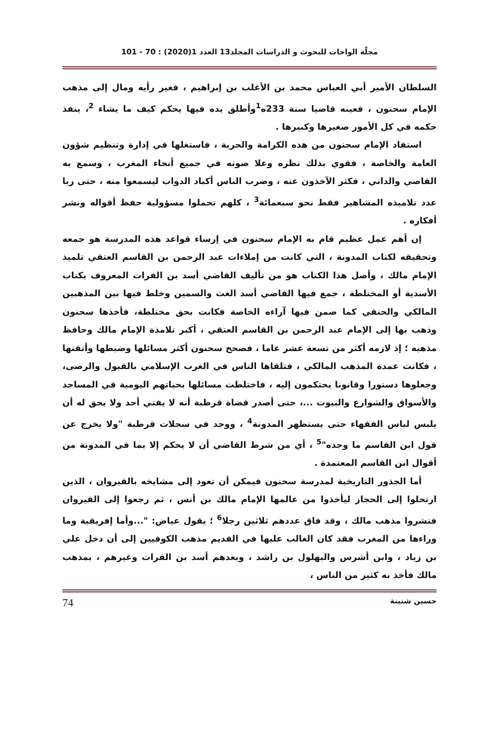مجلّة الواحات للبحوث و الدراسات المجلد13 العدد 1(2020) : 70 - 101
السلطان الأمير أبي العباس محمد بن الأغلب بن إبراهيم ، فغير رأيه ومال إلى مذهب الإمام سحنون ، فعينه قاضيا سنة 233ه<sup>1</sup>وأطلق يده فيها يحكم كيف ما يشاء <sup>2</sup>، ينفذ حكمه في كل الأمور صغيرها وكبيرها .
استفاد الإمام سحنون من هذه الكرامة والحرية ، فاستغلها في إدارة وتنظيم شؤون العامة والخاصة ، فقوي بذلك نظره وعلا صوته في جميع أنحاء المغرب ، وسمع به القاصي والداني ، فكثر الآخذون عنه ، وضرب الناس أكباد الدواب ليسمعوا منه ، حتى ربا عدد تلاميذه المشاهير فقط نحو سبعمائة<sup>3</sup> ، كلهم تحملوا مسؤولية حفظ أقواله ونشر أفكاره .
إن أهم عمل عظيم قام به الإمام سحنون في إرساء قواعد هذه المدرسة هو جمعه وتحقيقه لكتاب المدونة ، التي كانت من إملاءات عبد الرحمن بن القاسم العتقي تلميذ الإمام مالك ، وأصل هذا الكتاب هو من تأليف القاضي أسد بن الفرات المعروف بكتاب الأسدية أو المختلطة ، جمع فيها القاضي أسد الغث والسمين وخلط فيها بين المذهبين المالكي والحنفي كما ضمن فيها آراءه الخاصة فكانت بحق مختلطة، فأخذها سحنون وذهب بها إلى الإمام عبد الرحمن بن القاسم العتقي ، أكبر تلامذة الإمام مالك وحافظ مذهبه ؛ إذ لازمه أكثر من تسعة عشر عاما ، فصحح سحنون أكثر مسائلها وضبطها وأتقنها ، فكانت عمدة المذهب المالكي ، فتلقاها الناس في الغرب الإسلامي بالقبول والرضى، وجعلوها دستورا وقانونا يحتكمون إليه ، فاختلطت مسائلها بحياتهم اليومية في المساجد والأسواق والشوارع والبيوت ...، حتى أصدر قضاة قرطبة أنه لا يفتي أحد ولا يحق له أن يلبس لباس الفقهاء حتى يستظهر المدونة<sup>4</sup> ، ووجد في سجلات قرطبة "ولا يخرج عن قول ابن القاسم ما وجده"<sup>5</sup> ، أي من شرط القاضي أن لا يحكم إلا بما في المدونة من أقوال ابن القاسم المعتمدة .
أما الجذور التاريخية لمدرسة سحنون فيمكن أن تعود إلى مشايخه بالقيروان ، الذين ارتحلوا إلى الحجاز ليأخذوا من عالمها الإمام مالك بن أنس ، ثم رجعوا إلى القيروان فنشروا مذهب مالك ، وقد فاق عددهم ثلاثين رجلا<sup>6</sup> ؛ يقول عياض: "...وأما إفريقية وما وراءها من المغرب فقد كان الغالب عليها في القديم مذهب الكوفيين إلى أن دخل علي بن زياد ، وابن أشرس والبهلول بن راشد ، وبعدهم أسد بن الفرات وغيرهم ، بمذهب مالك فأخذ به كثير من الناس ،
حسين شنينة 74